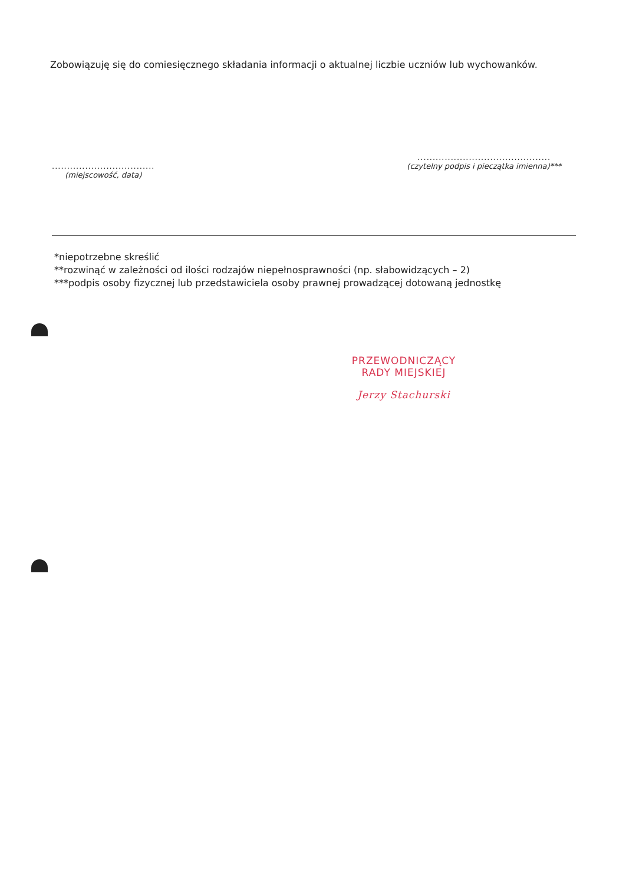Zobowiązuję się do comiesięcznego składania informacji o aktualnej liczbie uczniów lub wychowanków.
..................................
(miejscowość, data)
............................................
(czytelny podpis i pieczątka imienna)***
*niepotrzebne skreślić
**rozwinąć w zależności od ilości rodzajów niepełnosprawności (np. słabowidzących – 2)
***podpis osoby fizycznej lub przedstawiciela osoby prawnej prowadzącej dotowaną jednostkę
PRZEWODNICZĄCY
RADY MIEJSKIEJ
Jerzy Stachurski